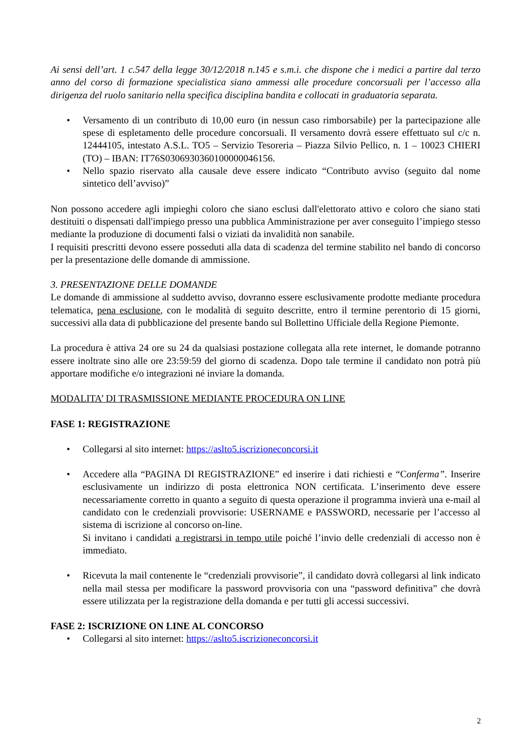Ai sensi dell’art. 1 c.547 della legge 30/12/2018 n.145 e s.m.i. che dispone che i medici a partire dal terzo anno del corso di formazione specialistica siano ammessi alle procedure concorsuali per l’accesso alla dirigenza del ruolo sanitario nella specifica disciplina bandita e collocati in graduatoria separata.
• Versamento di un contributo di 10,00 euro (in nessun caso rimborsabile) per la partecipazione alle spese di espletamento delle procedure concorsuali. Il versamento dovrà essere effettuato sul c/c n. 12444105, intestato A.S.L. TO5 – Servizio Tesoreria – Piazza Silvio Pellico, n. 1 – 10023 CHIERI (TO) – IBAN: IT76S0306930360100000046156.
• Nello spazio riservato alla causale deve essere indicato “Contributo avviso (seguito dal nome sintetico dell’avviso)”
Non possono accedere agli impieghi coloro che siano esclusi dall'elettorato attivo e coloro che siano stati destituiti o dispensati dall'impiego presso una pubblica Amministrazione per aver conseguito l’impiego stesso mediante la produzione di documenti falsi o viziati da invalidità non sanabile.
I requisiti prescritti devono essere posseduti alla data di scadenza del termine stabilito nel bando di concorso per la presentazione delle domande di ammissione.
3. PRESENTAZIONE DELLE DOMANDE
Le domande di ammissione al suddetto avviso, dovranno essere esclusivamente prodotte mediante procedura telematica, pena esclusione, con le modalità di seguito descritte, entro il termine perentorio di 15 giorni, successivi alla data di pubblicazione del presente bando sul Bollettino Ufficiale della Regione Piemonte.
La procedura è attiva 24 ore su 24 da qualsiasi postazione collegata alla rete internet, le domande potranno essere inoltrate sino alle ore 23:59:59 del giorno di scadenza. Dopo tale termine il candidato non potrà più apportare modifiche e/o integrazioni né inviare la domanda.
MODALITA’ DI TRASMISSIONE MEDIANTE PROCEDURA ON LINE
FASE 1: REGISTRAZIONE
• Collegarsi al sito internet: https://aslto5.iscrizioneconcorsi.it
• Accedere alla “PAGINA DI REGISTRAZIONE” ed inserire i dati richiesti e “Conferma”. Inserire esclusivamente un indirizzo di posta elettronica NON certificata. L’inserimento deve essere necessariamente corretto in quanto a seguito di questa operazione il programma invierà una e-mail al candidato con le credenziali provvisorie: USERNAME e PASSWORD, necessarie per l’accesso al sistema di iscrizione al concorso on-line.
Si invitano i candidati a registrarsi in tempo utile poiché l’invio delle credenziali di accesso non è immediato.
• Ricevuta la mail contenente le “credenziali provvisorie”, il candidato dovrà collegarsi al link indicato nella mail stessa per modificare la password provvisoria con una “password definitiva” che dovrà essere utilizzata per la registrazione della domanda e per tutti gli accessi successivi.
FASE 2: ISCRIZIONE ON LINE AL CONCORSO
• Collegarsi al sito internet: https://aslto5.iscrizioneconcorsi.it
2